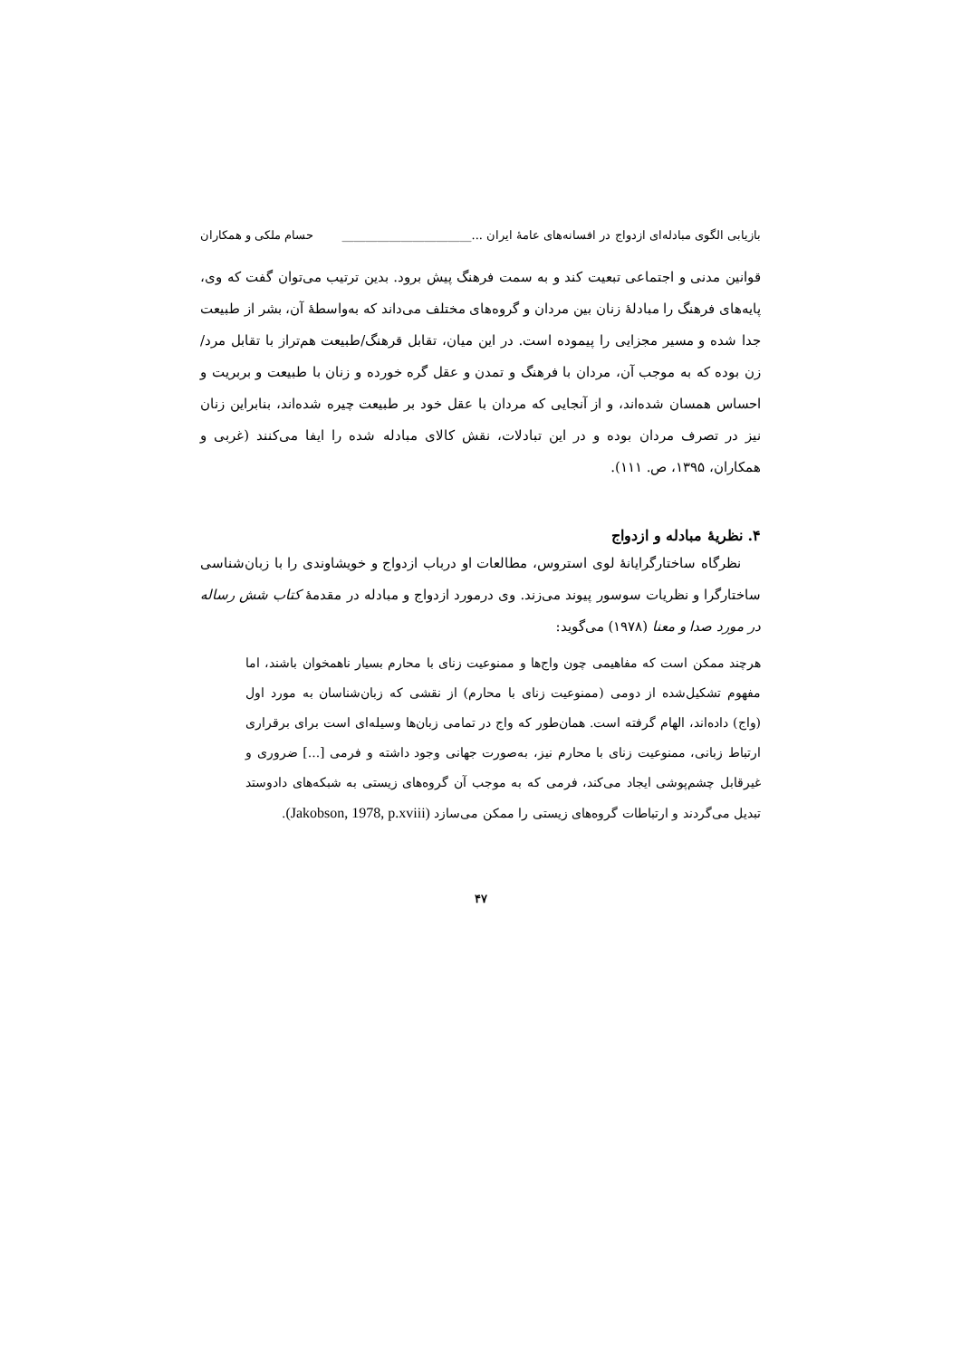بازیابی الگوی مبادله‌ای ازدواج در افسانه‌های عامهٔ ایران ...______________________ حسام ملکی و همکاران
قوانین مدنی و اجتماعی تبعیت کند و به سمت فرهنگ پیش برود. بدین ترتیب می‌توان گفت که وی، پایه‌های فرهنگ را مبادلهٔ زنان بین مردان و گروه‌های مختلف می‌داند که به‌واسطهٔ آن، بشر از طبیعت جدا شده و مسیر مجزایی را پیموده است. در این میان، تقابل قرهنگ/طبیعت هم‌تراز با تقابل مرد/زن بوده که به موجب آن، مردان با فرهنگ و تمدن و عقل گره خورده و زنان با طبیعت و بربریت و احساس همسان شده‌اند، و از آنجایی که مردان با عقل خود بر طبیعت چیره شده‌اند، بنابراین زنان نیز در تصرف مردان بوده و در این تبادلات، نقش کالای مبادله شده را ایفا می‌کنند (غربی و همکاران، ۱۳۹۵، ص. ۱۱۱).
۴. نظریهٔ مبادله و ازدواج
نظرگاه ساختارگرایانهٔ لوی استروس، مطالعات او درباب ازدواج و خویشاوندی را با زبان‌شناسی ساختارگرا و نظریات سوسور پیوند می‌زند. وی درمورد ازدواج و مبادله در مقدمهٔ کتاب شش رساله در مورد صدا و معنا (۱۹۷۸) می‌گوید:
هرچند ممکن است که مفاهیمی چون واج‌ها و ممنوعیت زنای با محارم بسیار ناهمخوان باشند، اما مفهوم تشکیل‌شده از دومی (ممنوعیت زنای با محارم) از نقشی که زبان‌شناسان به مورد اول (واج) داده‌اند، الهام گرفته است. همان‌طور که واج در تمامی زبان‌ها وسیله‌ای است برای برقراری ارتباط زبانی، ممنوعیت زنای با محارم نیز، به‌صورت جهانی وجود داشته و فرمی [...] ضروری و غیرقابل چشم‌پوشی ایجاد می‌کند، فرمی که به موجب آن گروه‌های زیستی به شبکه‌های دادوستد تبدیل می‌گردند و ارتباطات گروه‌های زیستی را ممکن می‌سازد (Jakobson, 1978, p.xviii).
۴۷